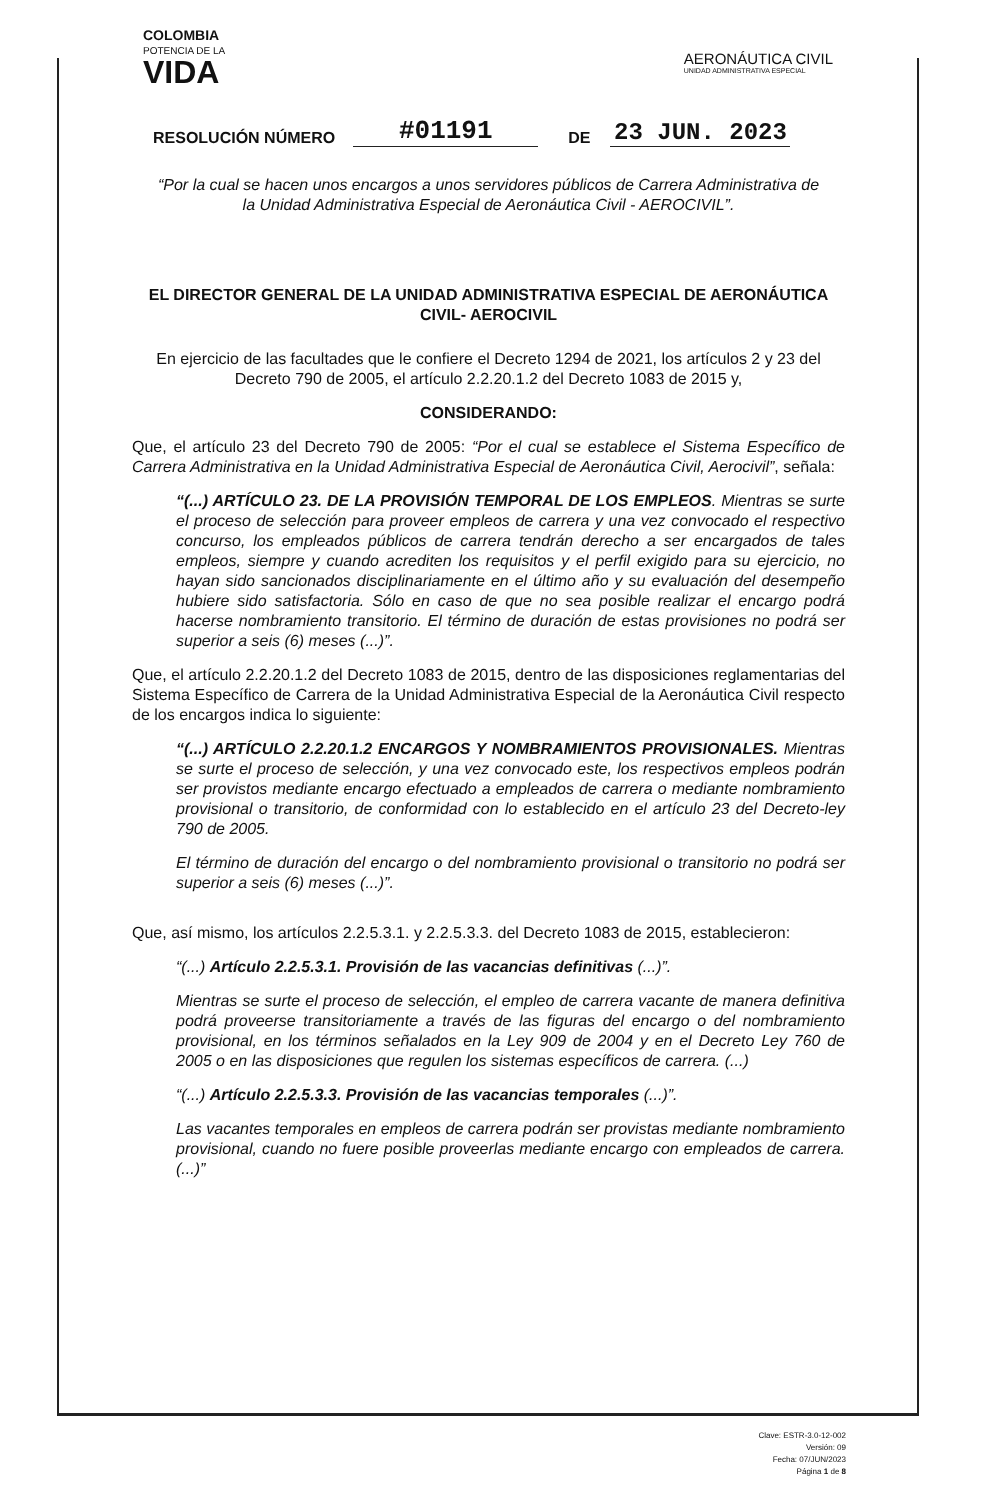COLOMBIA
POTENCIA DE LA
VIDA
AERONÁUTICA CIVIL
UNIDAD ADMINISTRATIVA ESPECIAL
RESOLUCIÓN NÚMERO #01191 DE 23 JUN. 2023
“Por la cual se hacen unos encargos a unos servidores públicos de Carrera Administrativa de la Unidad Administrativa Especial de Aeronáutica Civil - AEROCIVIL”.
EL DIRECTOR GENERAL DE LA UNIDAD ADMINISTRATIVA ESPECIAL DE AERONÁUTICA CIVIL- AEROCIVIL
En ejercicio de las facultades que le confiere el Decreto 1294 de 2021, los artículos 2 y 23 del Decreto 790 de 2005, el artículo 2.2.20.1.2 del Decreto 1083 de 2015 y,
CONSIDERANDO:
Que, el artículo 23 del Decreto 790 de 2005: “Por el cual se establece el Sistema Específico de Carrera Administrativa en la Unidad Administrativa Especial de Aeronáutica Civil, Aerocivil”, señala:
“(...) ARTÍCULO 23. DE LA PROVISIÓN TEMPORAL DE LOS EMPLEOS. Mientras se surte el proceso de selección para proveer empleos de carrera y una vez convocado el respectivo concurso, los empleados públicos de carrera tendrán derecho a ser encargados de tales empleos, siempre y cuando acrediten los requisitos y el perfil exigido para su ejercicio, no hayan sido sancionados disciplinariamente en el último año y su evaluación del desempeño hubiere sido satisfactoria. Sólo en caso de que no sea posible realizar el encargo podrá hacerse nombramiento transitorio. El término de duración de estas provisiones no podrá ser superior a seis (6) meses (...)”.
Que, el artículo 2.2.20.1.2 del Decreto 1083 de 2015, dentro de las disposiciones reglamentarias del Sistema Específico de Carrera de la Unidad Administrativa Especial de la Aeronáutica Civil respecto de los encargos indica lo siguiente:
“(...) ARTÍCULO 2.2.20.1.2 ENCARGOS Y NOMBRAMIENTOS PROVISIONALES. Mientras se surte el proceso de selección, y una vez convocado este, los respectivos empleos podrán ser provistos mediante encargo efectuado a empleados de carrera o mediante nombramiento provisional o transitorio, de conformidad con lo establecido en el artículo 23 del Decreto-ley 790 de 2005.
El término de duración del encargo o del nombramiento provisional o transitorio no podrá ser superior a seis (6) meses (...)”.
Que, así mismo, los artículos 2.2.5.3.1. y 2.2.5.3.3. del Decreto 1083 de 2015, establecieron:
“(...) Artículo 2.2.5.3.1. Provisión de las vacancias definitivas (...)”.
Mientras se surte el proceso de selección, el empleo de carrera vacante de manera definitiva podrá proveerse transitoriamente a través de las figuras del encargo o del nombramiento provisional, en los términos señalados en la Ley 909 de 2004 y en el Decreto Ley 760 de 2005 o en las disposiciones que regulen los sistemas específicos de carrera. (...)
“(...) Artículo 2.2.5.3.3. Provisión de las vacancias temporales (...)”.
Las vacantes temporales en empleos de carrera podrán ser provistas mediante nombramiento provisional, cuando no fuere posible proveerlas mediante encargo con empleados de carrera. (...)”
Clave: ESTR-3.0-12-002
Versión: 09
Fecha: 07/JUN/2023
Página 1 de 8